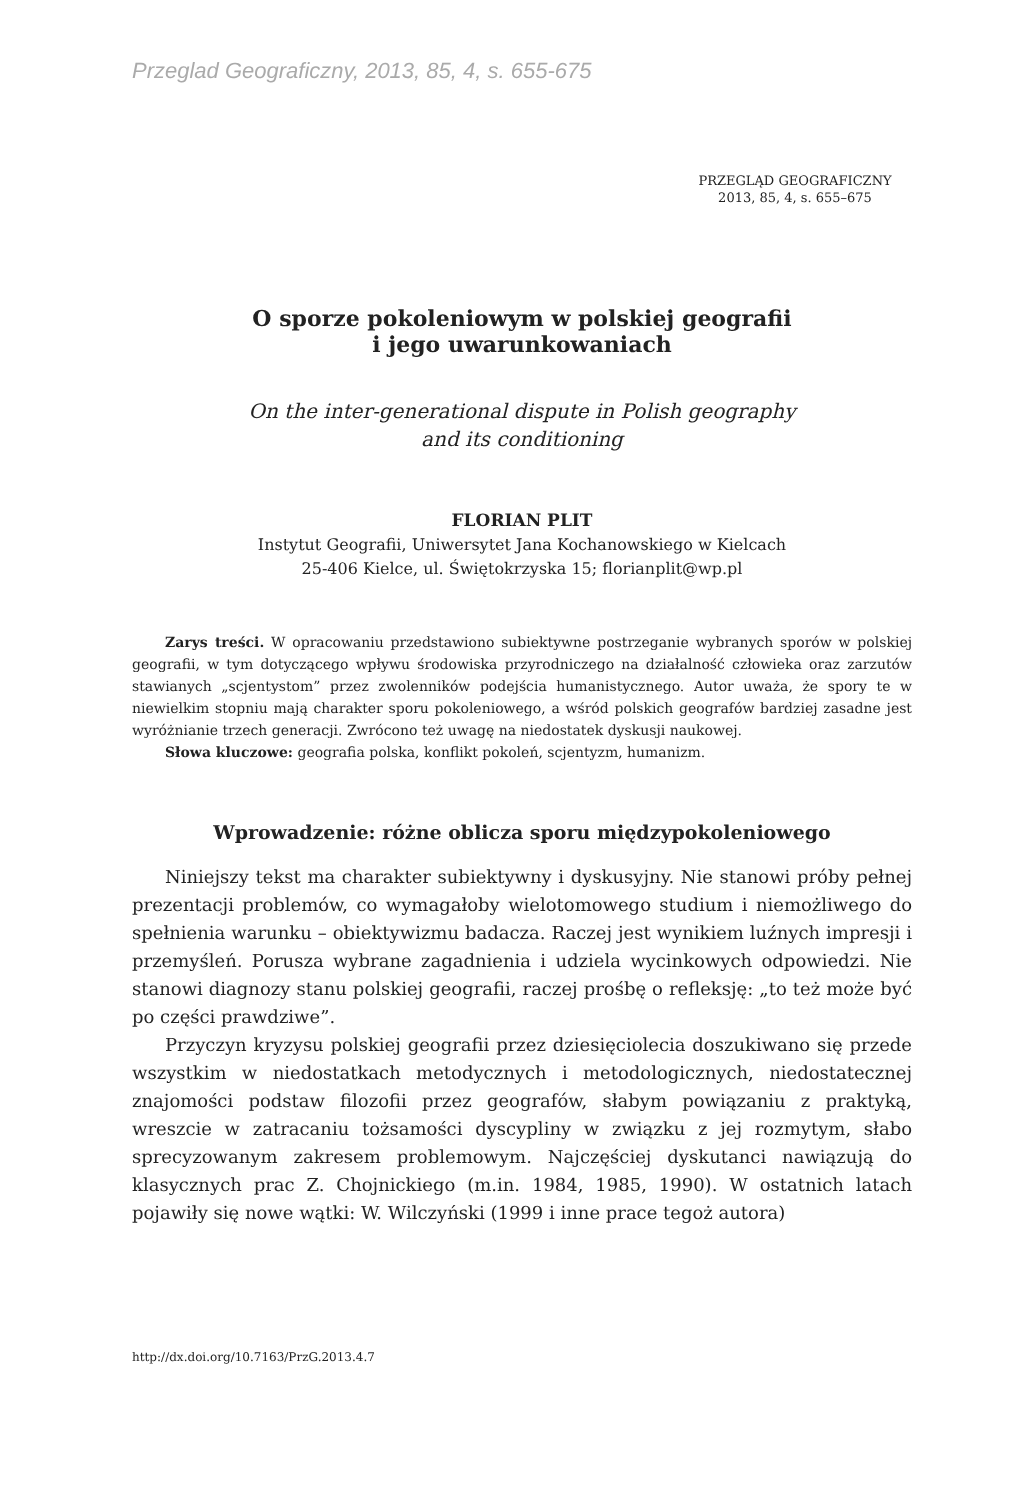Przeglad Geograficzny, 2013, 85, 4, s. 655-675
PRZEGLĄD GEOGRAFICZNY
2013, 85, 4, s. 655–675
O sporze pokoleniowym w polskiej geografii
i jego uwarunkowaniach
On the inter-generational dispute in Polish geography
and its conditioning
FLORIAN PLIT
Instytut Geografii, Uniwersytet Jana Kochanowskiego w Kielcach
25-406 Kielce, ul. Świętokrzyska 15; florianplit@wp.pl
Zarys treści. W opracowaniu przedstawiono subiektywne postrzeganie wybranych sporów w polskiej geografii, w tym dotyczącego wpływu środowiska przyrodniczego na działalność człowieka oraz zarzutów stawianych „scjentystom” przez zwolenników podejścia humanistycznego. Autor uważa, że spory te w niewielkim stopniu mają charakter sporu pokoleniowego, a wśród polskich geografów bardziej zasadne jest wyróżnianie trzech generacji. Zwrócono też uwagę na niedostatek dyskusji naukowej.
Słowa kluczowe: geografia polska, konflikt pokoleń, scjentyzm, humanizm.
Wprowadzenie: różne oblicza sporu międzypokoleniowego
Niniejszy tekst ma charakter subiektywny i dyskusyjny. Nie stanowi próby pełnej prezentacji problemów, co wymagałoby wielotomowego studium i niemożliwego do spełnienia warunku – obiektywizmu badacza. Raczej jest wynikiem luźnych impresji i przemyśleń. Porusza wybrane zagadnienia i udziela wycinkowych odpowiedzi. Nie stanowi diagnozy stanu polskiej geografii, raczej prośbę o refleksję: „to też może być po części prawdziwe”.
Przyczyn kryzysu polskiej geografii przez dziesięciolecia doszukiwano się przede wszystkim w niedostatkach metodycznych i metodologicznych, niedostatecznej znajomości podstaw filozofii przez geografów, słabym powiązaniu z praktyką, wreszcie w zatracaniu tożsamości dyscypliny w związku z jej rozmytym, słabo sprecyzowanym zakresem problemowym. Najczęściej dyskutanci nawiązują do klasycznych prac Z. Chojnickiego (m.in. 1984, 1985, 1990). W ostatnich latach pojawiły się nowe wątki: W. Wilczyński (1999 i inne prace tegoż autora)
http://dx.doi.org/10.7163/PrzG.2013.4.7